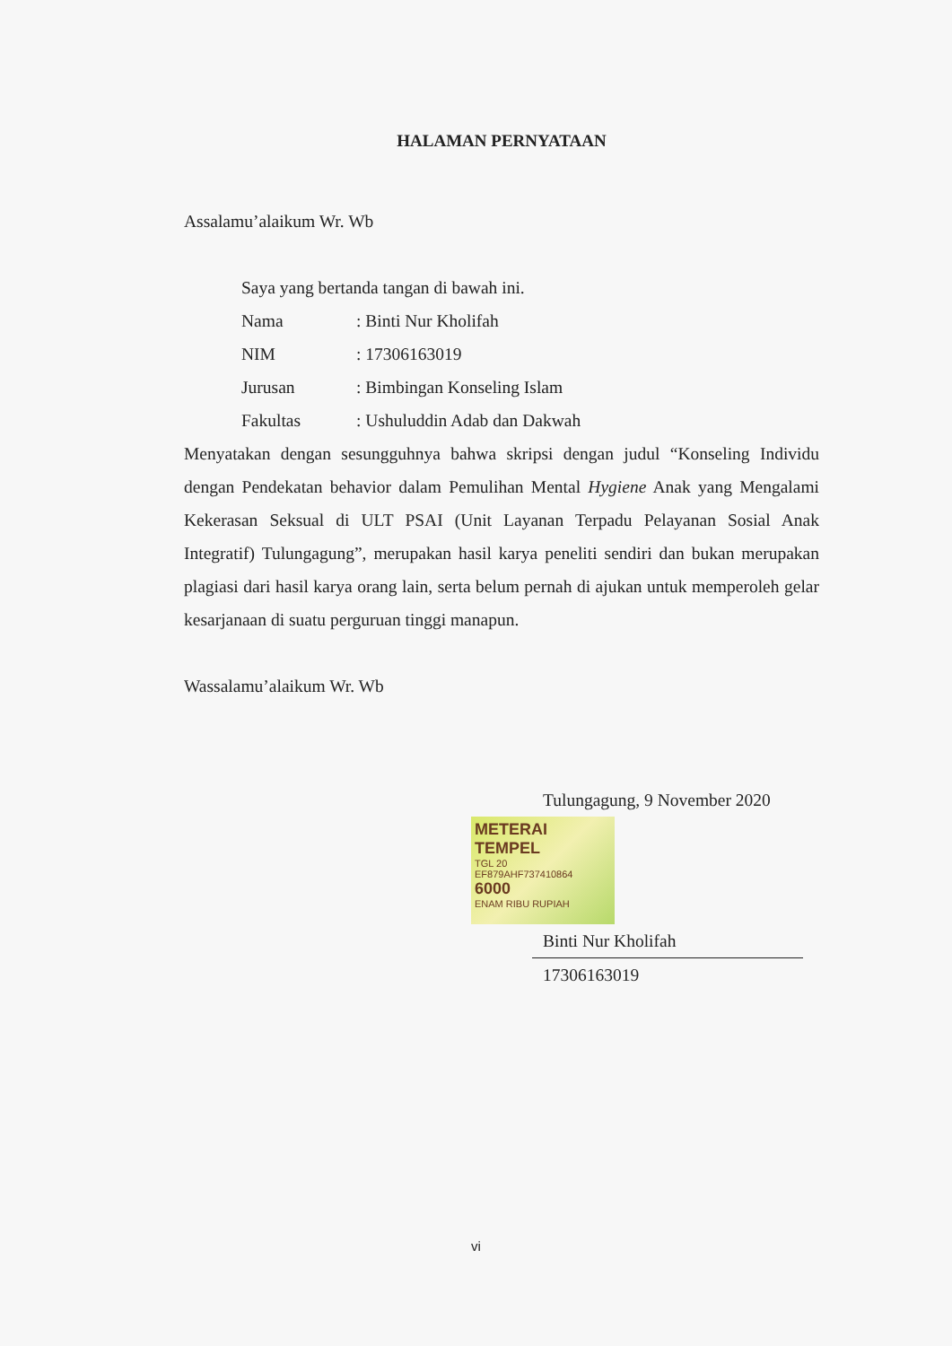HALAMAN PERNYATAAN
Assalamu’alaikum Wr. Wb
Saya yang bertanda tangan di bawah ini.
| Nama | : Binti Nur Kholifah |
| NIM | : 17306163019 |
| Jurusan | : Bimbingan Konseling Islam |
| Fakultas | : Ushuluddin Adab dan Dakwah |
Menyatakan dengan sesungguhnya bahwa skripsi dengan judul “Konseling Individu dengan Pendekatan behavior dalam Pemulihan Mental Hygiene Anak yang Mengalami Kekerasan Seksual di ULT PSAI (Unit Layanan Terpadu Pelayanan Sosial Anak Integratif) Tulungagung”, merupakan hasil karya peneliti sendiri dan bukan merupakan plagiasi dari hasil karya orang lain, serta belum pernah di ajukan untuk memperoleh gelar kesarjanaan di suatu perguruan tinggi manapun.
Wassalamu’alaikum Wr. Wb
Tulungagung, 9 November 2020
METERAI TEMPEL
TGL 20
EF879AHF737410864
6000
ENAM RIBU RUPIAH
Binti Nur Kholifah
17306163019
vi